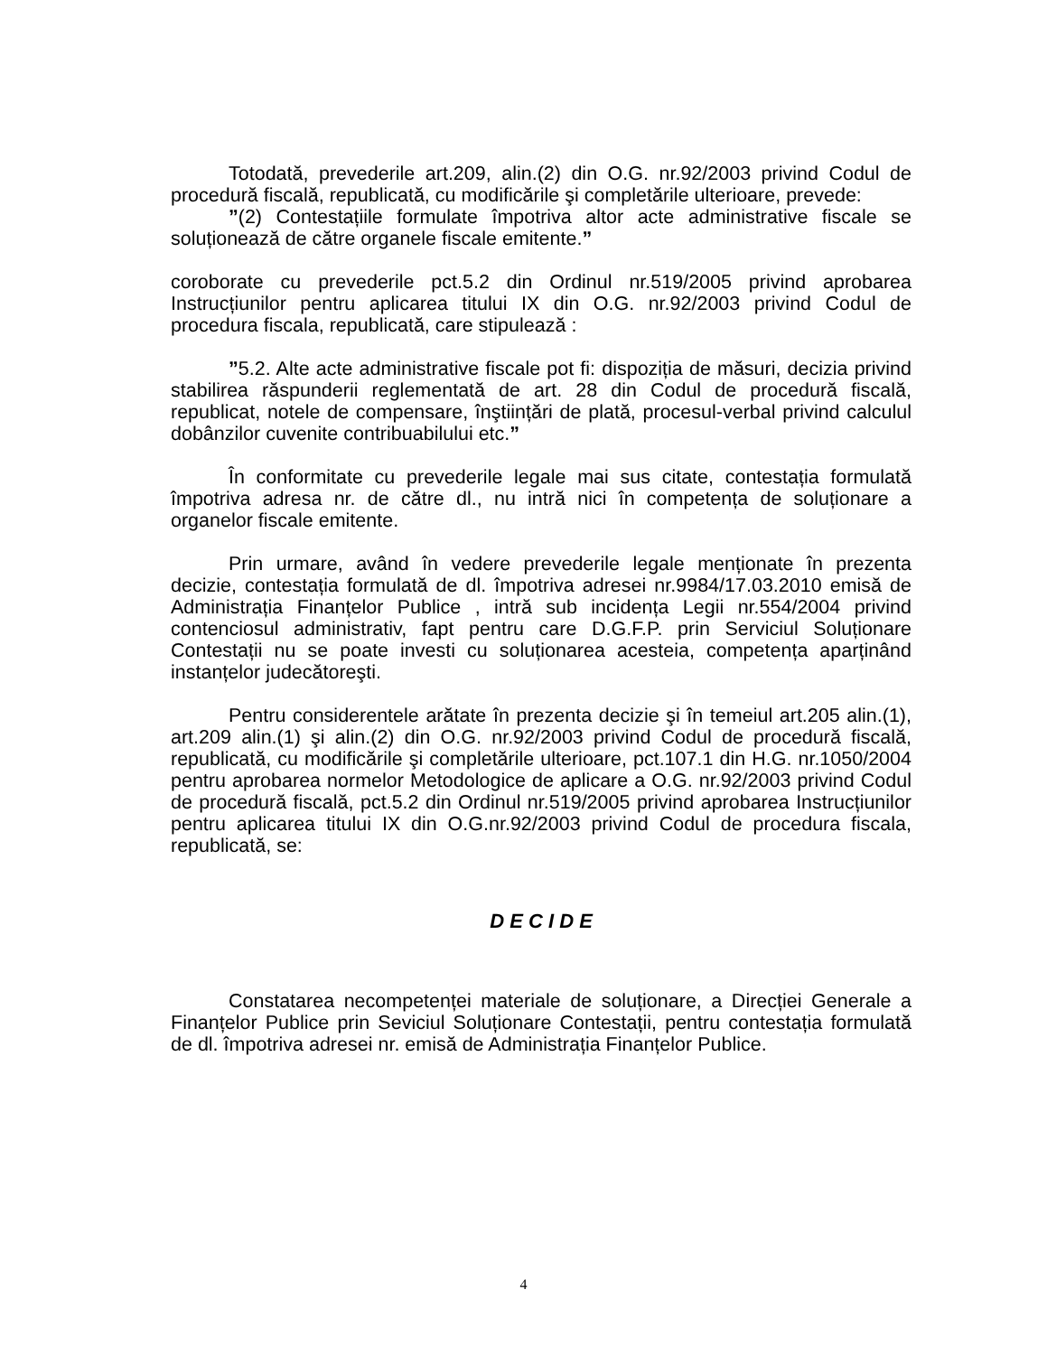Totodată, prevederile art.209, alin.(2) din O.G. nr.92/2003 privind Codul de procedură fiscală, republicată, cu modificările şi completările ulterioare, prevede:
”(2) Contestațiile formulate împotriva altor acte administrative fiscale se soluționează de către organele fiscale emitente.”
coroborate cu prevederile pct.5.2 din Ordinul nr.519/2005 privind aprobarea Instrucțiunilor pentru aplicarea titului IX din O.G. nr.92/2003 privind Codul de procedura fiscala, republicată, care stipulează :
”5.2. Alte acte administrative fiscale pot fi: dispoziția de măsuri, decizia privind stabilirea răspunderii reglementată de art. 28 din Codul de procedură fiscală, republicat, notele de compensare, înştiințări de plată, procesul-verbal privind calculul dobânzilor cuvenite contribuabilului etc.”
În conformitate cu prevederile legale mai sus citate, contestația formulată împotriva adresa nr. de către dl., nu intră nici în competența de soluționare a organelor fiscale emitente.
Prin urmare, având în vedere prevederile legale menționate în prezenta decizie, contestația formulată de dl. împotriva adresei nr.9984/17.03.2010 emisă de Administrația Finanțelor Publice , intră sub incidența Legii nr.554/2004 privind contenciosul administrativ, fapt pentru care D.G.F.P. prin Serviciul Soluționare Contestații nu se poate investi cu soluționarea acesteia, competența aparținând instanțelor judecătoreşti.
Pentru considerentele arătate în prezenta decizie şi în temeiul art.205 alin.(1), art.209 alin.(1) şi alin.(2) din O.G. nr.92/2003 privind Codul de procedură fiscală, republicată, cu modificările şi completările ulterioare, pct.107.1 din H.G. nr.1050/2004 pentru aprobarea normelor Metodologice de aplicare a O.G. nr.92/2003 privind Codul de procedură fiscală, pct.5.2 din Ordinul nr.519/2005 privind aprobarea Instrucțiunilor pentru aplicarea titului IX din O.G.nr.92/2003 privind Codul de procedura fiscala, republicată, se:
D E C I D E
Constatarea necompetenței materiale de soluționare, a Direcției Generale a Finanțelor Publice prin Seviciul Soluționare Contestații, pentru contestația formulată de dl. împotriva adresei nr. emisă de Administrația Finanțelor Publice.
4